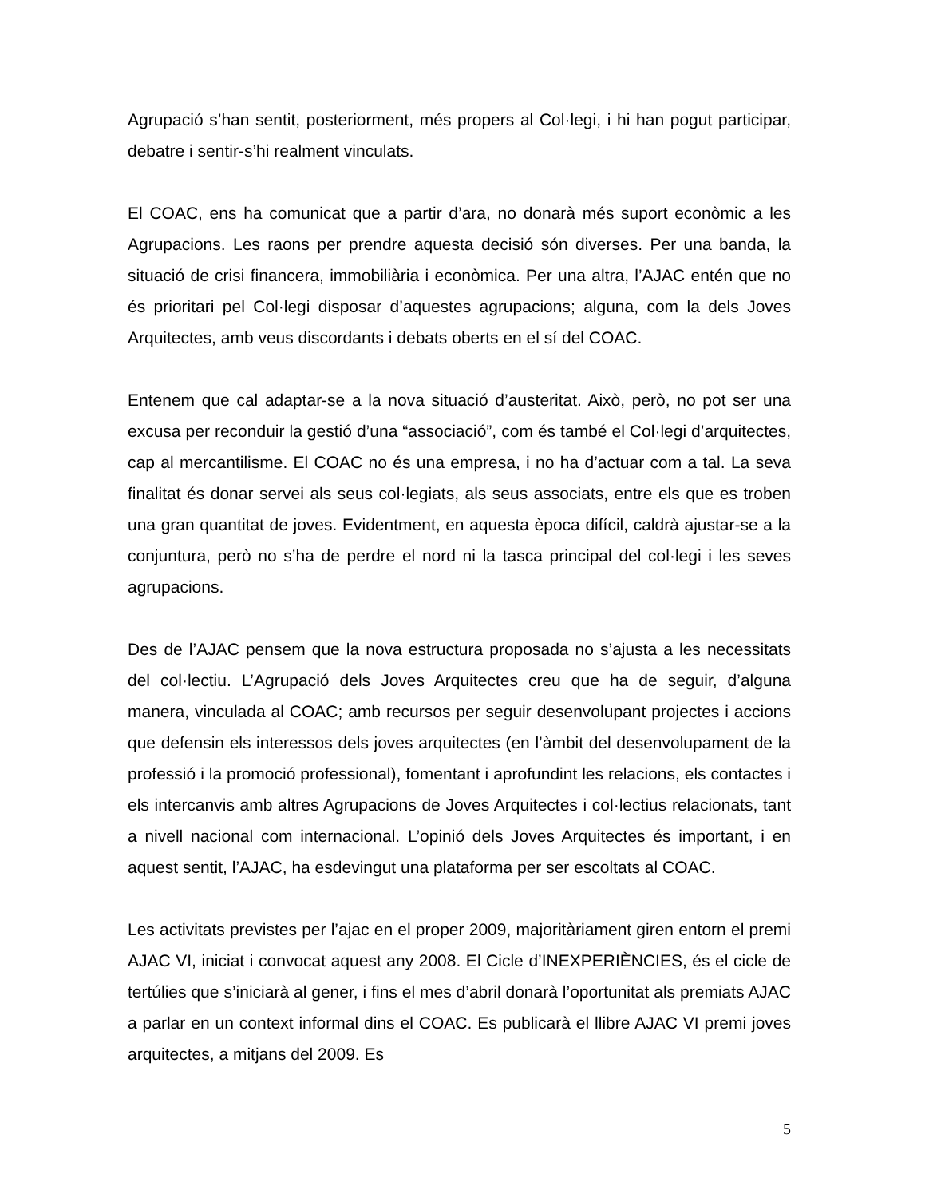Agrupació s’han sentit, posteriorment, més propers al Col·legi, i hi han pogut participar, debatre i sentir-s’hi realment vinculats.
El COAC, ens ha comunicat que a partir d’ara, no donarà més suport econòmic a les Agrupacions. Les raons per prendre aquesta decisió són diverses. Per una banda, la situació de crisi financera, immobiliària i econòmica. Per una altra, l’AJAC entén que no és prioritari pel Col·legi disposar d’aquestes agrupacions; alguna, com la dels Joves Arquitectes, amb veus discordants i debats oberts en el sí del COAC.
Entenem que cal adaptar-se a la nova situació d’austeritat. Això, però, no pot ser una excusa per reconduir la gestió d’una “associació”, com és també el Col·legi d’arquitectes, cap al mercantilisme. El COAC no és una empresa, i no ha d’actuar com a tal. La seva finalitat és donar servei als seus col·legiats, als seus associats, entre els que es troben una gran quantitat de joves. Evidentment, en aquesta època difícil, caldrà ajustar-se a la conjuntura, però no s’ha de perdre el nord ni la tasca principal del col·legi i les seves agrupacions.
Des de l’AJAC pensem que la nova estructura proposada no s’ajusta a les necessitats del col·lectiu. L’Agrupació dels Joves Arquitectes creu que ha de seguir, d’alguna manera, vinculada al COAC; amb recursos per seguir desenvolupant projectes i accions que defensin els interessos dels joves arquitectes (en l’àmbit del desenvolupament de la professió i la promoció professional), fomentant i aprofundint les relacions, els contactes i els intercanvis amb altres Agrupacions de Joves Arquitectes i col·lectius relacionats, tant a nivell nacional com internacional. L’opinió dels Joves Arquitectes és important, i en aquest sentit, l’AJAC, ha esdevingut una plataforma per ser escoltats al COAC.
Les activitats previstes per l’ajac en el proper 2009, majoritàriament giren entorn el premi AJAC VI, iniciat i convocat aquest any 2008. El Cicle d’INEXPERIÈNCIES, és el cicle de tertúlies que s’iniciarà al gener, i fins el mes d’abril donarà l’oportunitat als premiats AJAC a parlar en un context informal dins el COAC. Es publicarà el llibre AJAC VI premi joves arquitectes, a mitjans del 2009. Es
5